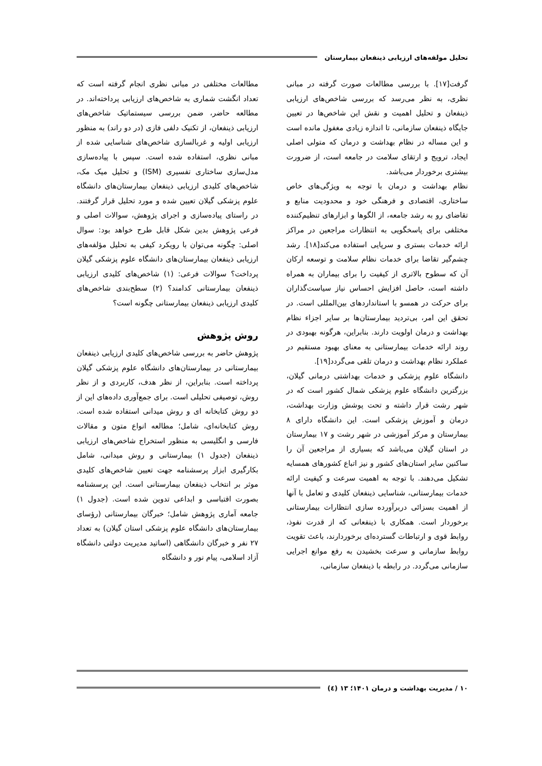تحلیل مولفه‌های ارزیابی ذینفعان بیمارستان
گرفت[۱۷]. با بررسی مطالعات صورت گرفته در مبانی نظری، به نظر می‌رسد که بررسی شاخص‌های ارزیابی ذینفعان و تحلیل اهمیت و نقش این شاخص‌ها در تعیین جایگاه ذینفعان سازمانی، تا اندازه زیادی مغفول مانده است و این مساله در نظام بهداشت و درمان که متولی اصلی ایجاد، ترویج و ارتقای سلامت در جامعه است، از ضرورت بیشتری برخوردار می‌باشد.
نظام بهداشت و درمان با توجه به ویژگی‌های خاص ساختاری، اقتصادی و فرهنگی خود و محدودیت منابع و تقاضای رو به رشد جامعه، از الگوها و ابزارهای تنظیم‌کننده مختلفی برای پاسخگویی به انتظارات مراجعین در مراکز ارائه خدمات بستری و سرپایی استفاده می‌کند[۱۸]. رشد چشم‌گیر تقاضا برای خدمات نظام سلامت و توسعه ارکان آن که سطوح بالاتری از کیفیت را برای بیماران به همراه داشته است، حاصل افزایش احساس نیاز سیاست‌گذاران برای حرکت در همسو با استانداردهای بین‌المللی است. در تحقق این امر، بی‌تردید بیمارستان‌ها بر سایر اجزاء نظام بهداشت و درمان اولویت دارند. بنابراین، هرگونه بهبودی در روند ارائه خدمات بیمارستانی به معنای بهبود مستقیم در عملکرد نظام بهداشت و درمان تلقی می‌گردد[۱۹].
دانشگاه علوم پزشکی و خدمات بهداشتی درمانی گیلان، بزرگترین دانشگاه علوم پزشکی شمال کشور است که در شهر رشت قرار داشته و تحت پوشش وزارت بهداشت، درمان و آموزش پزشکی است. این دانشگاه دارای ۸ بیمارستان و مرکز آموزشی در شهر رشت و ۱۷ بیمارستان در استان گیلان می‌باشد که بسیاری از مراجعین آن را ساکنین سایر استان‌های کشور و نیز اتباع کشورهای همسایه تشکیل می‌دهند. با توجه به اهمیت سرعت و کیفیت ارائه خدمات بیمارستانی، شناسایی ذینفعان کلیدی و تعامل با آنها از اهمیت بسزائی دربرآورده سازی انتظارات بیمارستانی برخوردار است. همکاری با ذینفعانی که از قدرت نفوذ، روابط قوی و ارتباطات گسترده‌ای برخوردارند، باعث تقویت روابط سازمانی و سرعت بخشیدن به رفع موانع اجرایی سازمانی می‌گردد. در رابطه با ذینفعان سازمانی،
مطالعات مختلفی در مبانی نظری انجام گرفته است که تعداد انگشت شماری به شاخص‌های ارزیابی پرداخته‌اند. در مطالعه حاضر، ضمن بررسی سیستماتیک شاخص‌های ارزیابی ذینفعان، از تکنیک دلفی فازی (در دو راند) به منظور ارزیابی اولیه و غربالسازی شاخص‌های شناسایی شده از مبانی نظری، استفاده شده است. سپس با پیاده‌سازی مدل‌سازی ساختاری تفسیری (ISM) و تحلیل میک مک، شاخص‌های کلیدی ارزیابی ذینفعان بیمارستان‌های دانشگاه علوم پزشکی گیلان تعیین شده و مورد تحلیل قرار گرفتند. در راستای پیاده‌سازی و اجرای پژوهش، سوالات اصلی و فرعی پژوهش بدین شکل قابل طرح خواهد بود: سوال اصلی: چگونه می‌توان با رویکرد کیفی به تحلیل مؤلفه‌های ارزیابی ذینفعان بیمارستان‌های دانشگاه علوم پزشکی گیلان پرداخت؟ سوالات فرعی: (۱) شاخص‌های کلیدی ارزیابی ذینفعان بیمارستانی کدامند؟ (۲) سطح‌بندی شاخص‌های کلیدی ارزیابی ذینفعان بیمارستانی چگونه است؟
روش پژوهش
پژوهش حاضر به بررسی شاخص‌های کلیدی ارزیابی ذینفعان بیمارستانی در بیمارستان‌های دانشگاه علوم پزشکی گیلان پرداخته است. بنابراین، از نظر هدف، کاربردی و از نظر روش، توصیفی تحلیلی است. برای جمع‌آوری داده‌های این از دو روش کتابخانه ای و روش میدانی استفاده شده است. روش کتابخانه‌ای، شامل؛ مطالعه انواع متون و مقالات فارسی و انگلیسی به منظور استخراج شاخص‌های ارزیابی ذینفعان (جدول ۱) بیمارستانی و روش میدانی، شامل بکارگیری ابزار پرسشنامه جهت تعیین شاخص‌های کلیدی موثر بر انتخاب ذینفعان بیمارستانی است. این پرسشنامه بصورت اقتباسی و ابداعی تدوین شده است. (جدول ۱) جامعه آماری پژوهش شامل؛ خبرگان بیمارستانی (رؤسای بیمارستان‌های دانشگاه علوم پزشکی استان گیلان) به تعداد ۲۷ نفر و خبرگان دانشگاهی (اساتید مدیریت دولتی دانشگاه آزاد اسلامی، پیام نور و دانشگاه
۱۰ / مدیریت بهداشت و درمان ۱۴۰۱؛ ۱۳ (٤)